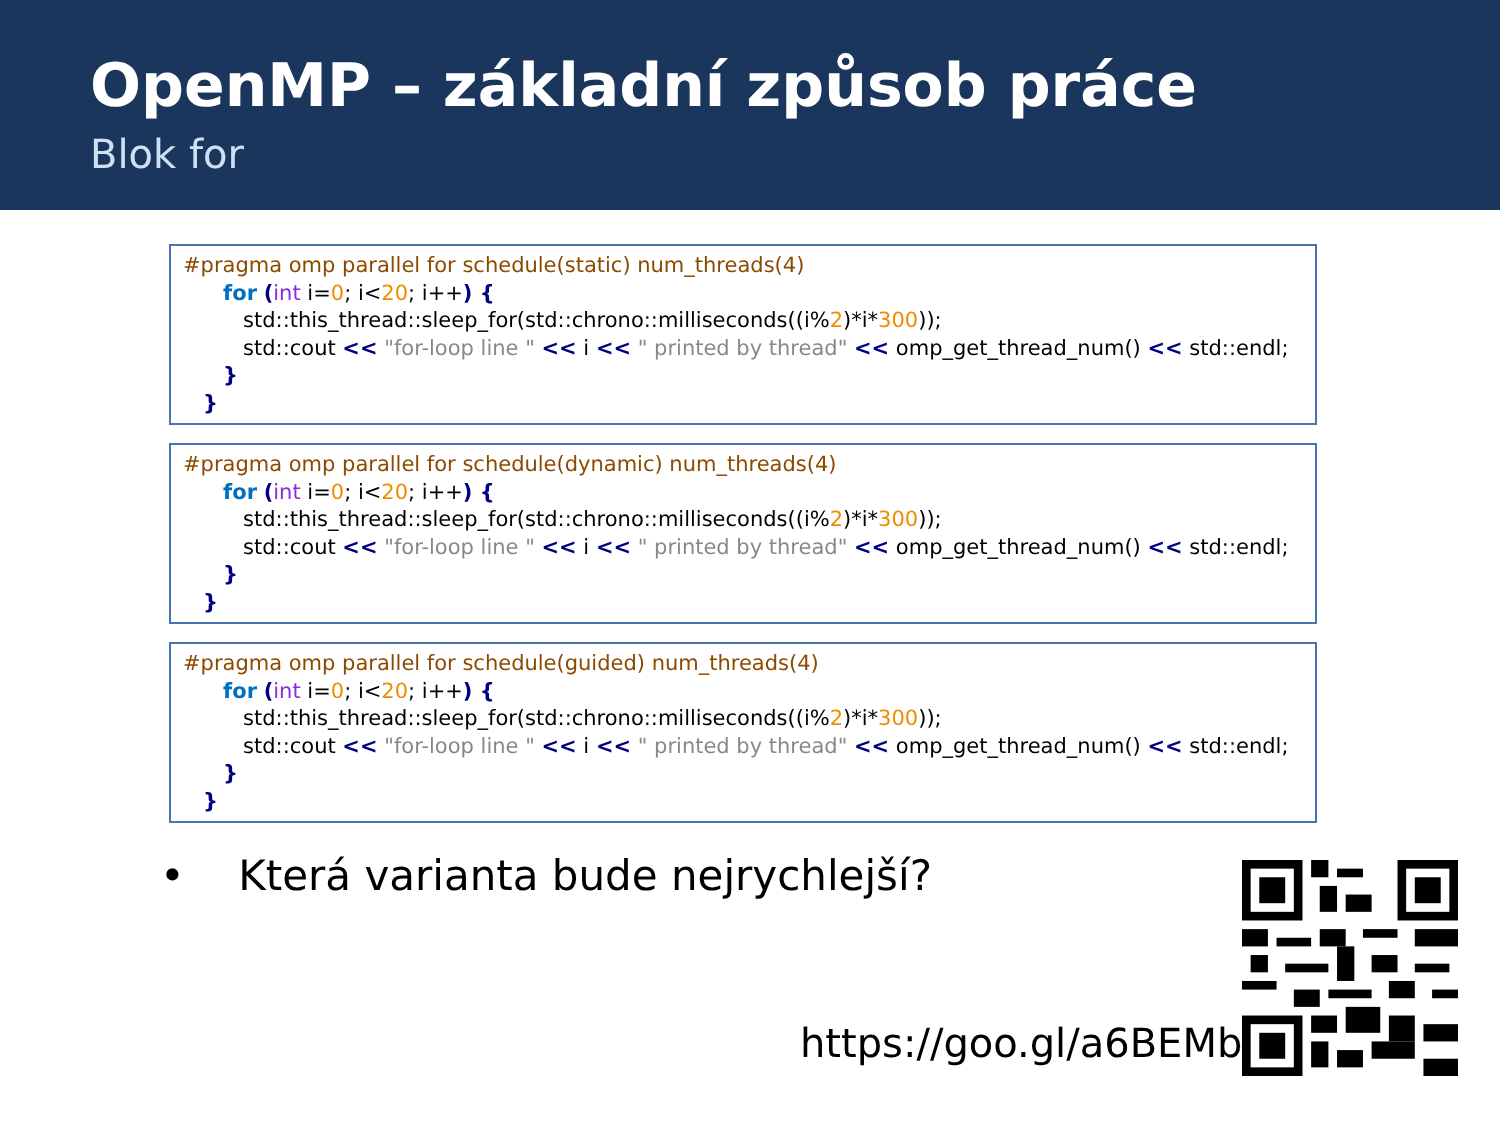OpenMP – základní způsob práce
Blok for
#pragma omp parallel for schedule(static) num_threads(4)
for (int i=0; i<20; i++) {
std::this_thread::sleep_for(std::chrono::milliseconds((i%2)*i*300));
std::cout << "for-loop line " << i << " printed by thread" << omp_get_thread_num() << std::endl;
}
}
#pragma omp parallel for schedule(dynamic) num_threads(4)
for (int i=0; i<20; i++) {
std::this_thread::sleep_for(std::chrono::milliseconds((i%2)*i*300));
std::cout << "for-loop line " << i << " printed by thread" << omp_get_thread_num() << std::endl;
}
}
#pragma omp parallel for schedule(guided) num_threads(4)
for (int i=0; i<20; i++) {
std::this_thread::sleep_for(std::chrono::milliseconds((i%2)*i*300));
std::cout << "for-loop line " << i << " printed by thread" << omp_get_thread_num() << std::endl;
}
}
• Která varianta bude nejrychlejší?
https://goo.gl/a6BEMb